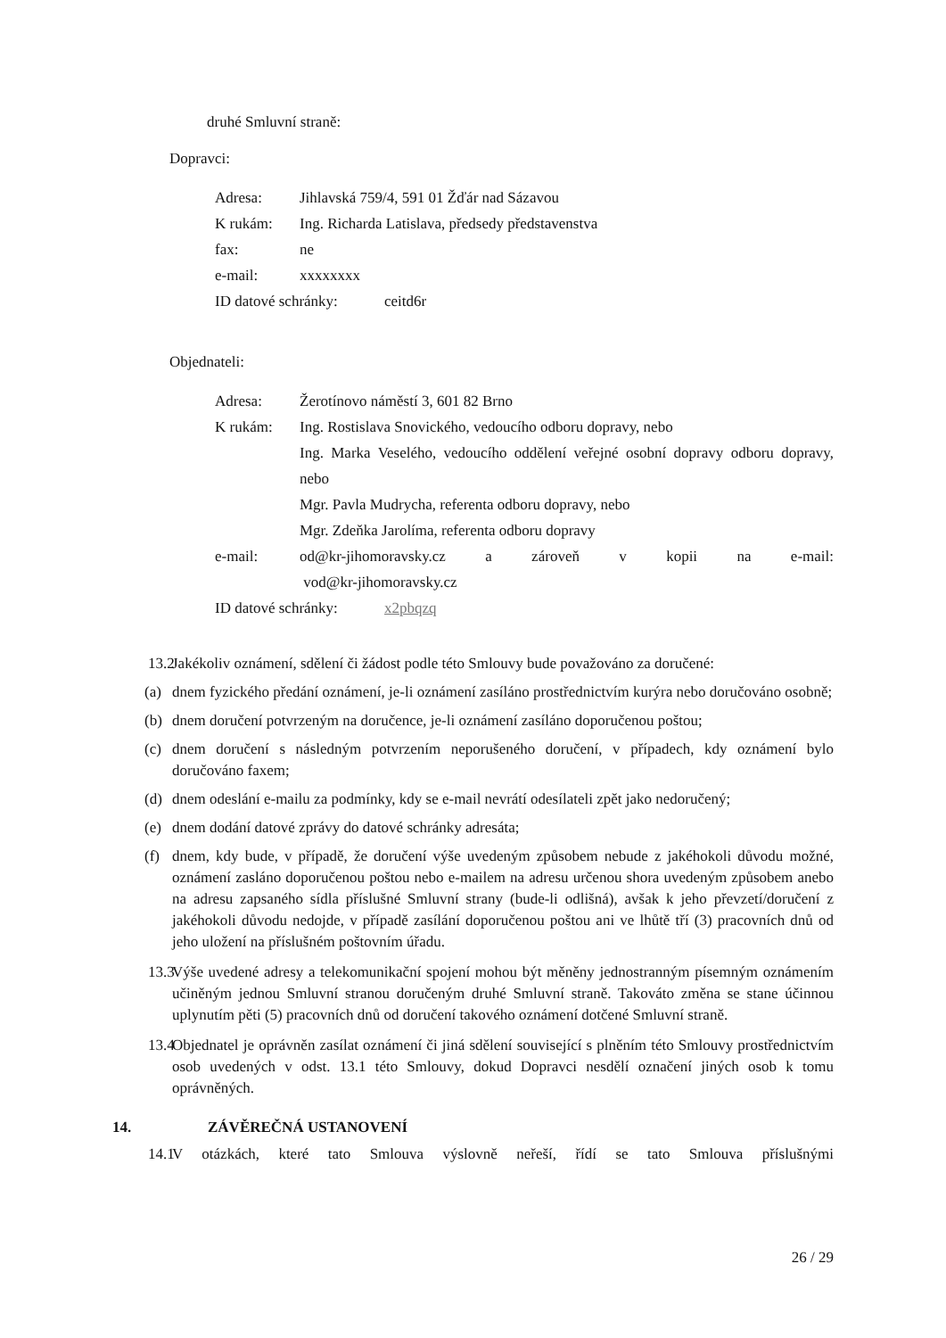druhé Smluvní straně:
Dopravci:
Adresa: Jihlavská 759/4, 591 01 Žďár nad Sázavou
K rukám: Ing. Richarda Latislava, předsedy představenstva
fax: ne
e-mail: xxxxxxxx
ID datové schránky: ceitd6r
Objednateli:
Adresa: Žerotínovo náměstí 3, 601 82 Brno
K rukám: Ing. Rostislava Snovického, vedoucího odboru dopravy, nebo
Ing. Marka Veselého, vedoucího oddělení veřejné osobní dopravy odboru dopravy, nebo
Mgr. Pavla Mudrycha, referenta odboru dopravy, nebo
Mgr. Zdeňka Jarolíma, referenta odboru dopravy
e-mail: od@kr-jihomoravsky.cz a zároveň v kopii na e-mail:
vod@kr-jihomoravsky.cz
ID datové schránky: x2pbqzq
13.2 Jakékoliv oznámení, sdělení či žádost podle této Smlouvy bude považováno za doručené:
(a) dnem fyzického předání oznámení, je-li oznámení zasíláno prostřednictvím kurýra nebo doručováno osobně;
(b) dnem doručení potvrzeným na doručence, je-li oznámení zasíláno doporučenou poštou;
(c) dnem doručení s následným potvrzením neporušeného doručení, v případech, kdy oznámení bylo doručováno faxem;
(d) dnem odeslání e-mailu za podmínky, kdy se e-mail nevrátí odesílateli zpět jako nedoručený;
(e) dnem dodání datové zprávy do datové schránky adresáta;
(f) dnem, kdy bude, v případě, že doručení výše uvedeným způsobem nebude z jakéhokoli důvodu možné, oznámení zasláno doporučenou poštou nebo e-mailem na adresu určenou shora uvedeným způsobem anebo na adresu zapsaného sídla příslušné Smluvní strany (bude-li odlišná), avšak k jeho převzetí/doručení z jakéhokoli důvodu nedojde, v případě zasílání doporučenou poštou ani ve lhůtě tří (3) pracovních dnů od jeho uložení na příslušném poštovním úřadu.
13.3 Výše uvedené adresy a telekomunikační spojení mohou být měněny jednostranným písemným oznámením učiněným jednou Smluvní stranou doručeným druhé Smluvní straně. Takováto změna se stane účinnou uplynutím pěti (5) pracovních dnů od doručení takového oznámení dotčené Smluvní straně.
13.4 Objednatel je oprávněn zasílat oznámení či jiná sdělení související s plněním této Smlouvy prostřednictvím osob uvedených v odst. 13.1 této Smlouvy, dokud Dopravci nesdělí označení jiných osob k tomu oprávněných.
14. ZÁVĚREČNÁ USTANOVENÍ
14.1 V otázkách, které tato Smlouva výslovně neřeší, řídí se tato Smlouva příslušnými
26 / 29